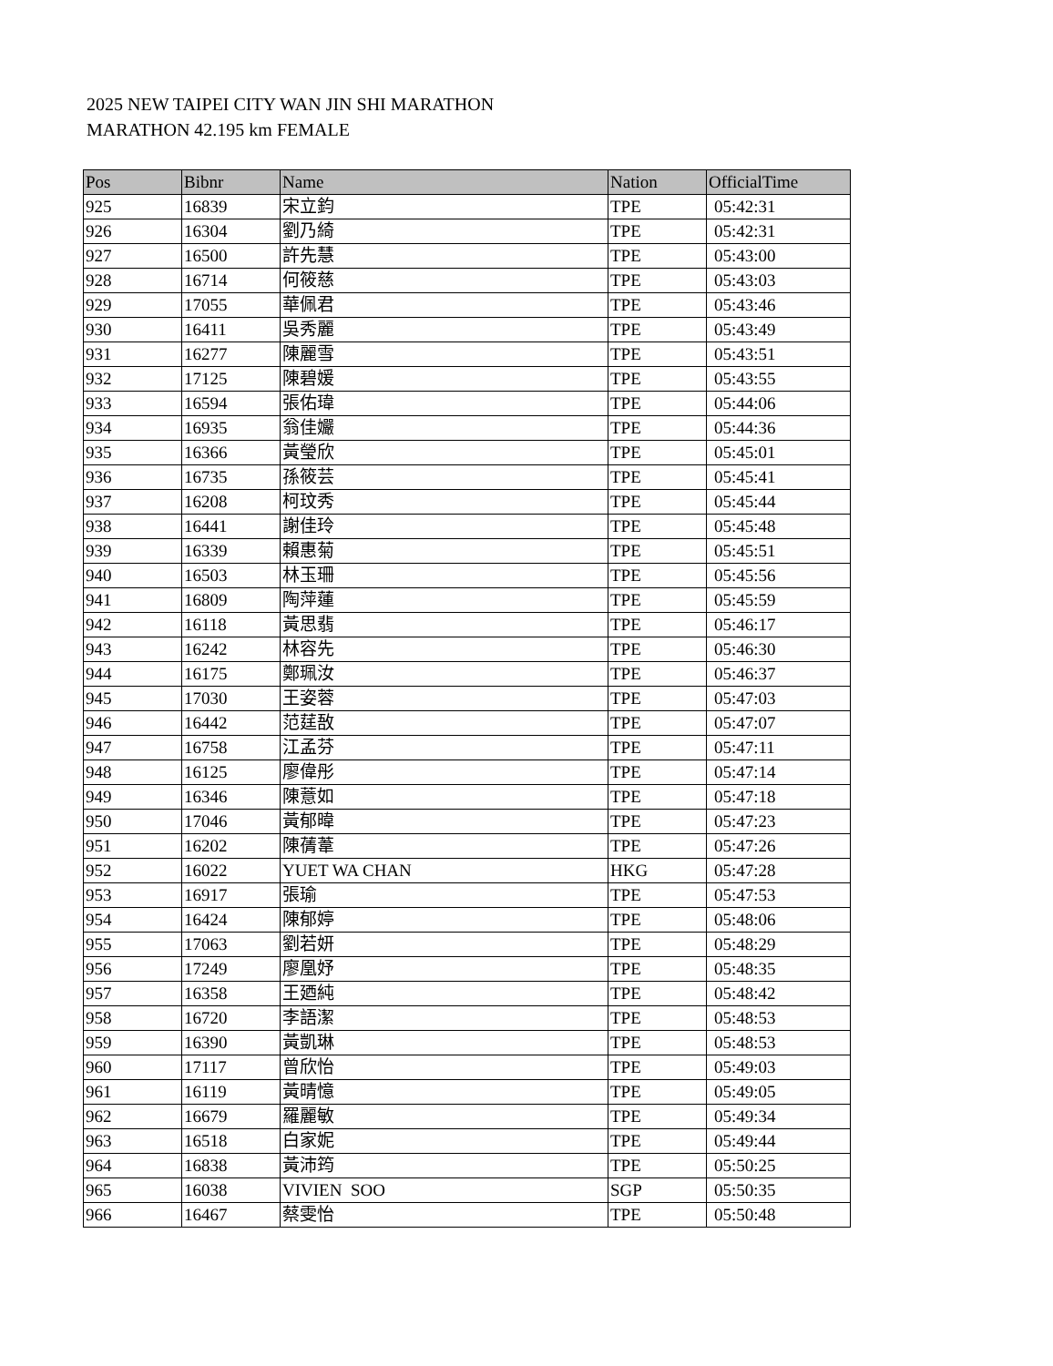2025 NEW TAIPEI CITY WAN JIN SHI MARATHON
MARATHON 42.195 km FEMALE
| Pos | Bibnr | Name | Nation | OfficialTime |
| --- | --- | --- | --- | --- |
| 925 | 16839 | 宋立鈞 | TPE | 05:42:31 |
| 926 | 16304 | 劉乃綺 | TPE | 05:42:31 |
| 927 | 16500 | 許先慧 | TPE | 05:43:00 |
| 928 | 16714 | 何筱慈 | TPE | 05:43:03 |
| 929 | 17055 | 華佩君 | TPE | 05:43:46 |
| 930 | 16411 | 吳秀麗 | TPE | 05:43:49 |
| 931 | 16277 | 陳麗雪 | TPE | 05:43:51 |
| 932 | 17125 | 陳碧媛 | TPE | 05:43:55 |
| 933 | 16594 | 張佑瑋 | TPE | 05:44:06 |
| 934 | 16935 | 翁佳孍 | TPE | 05:44:36 |
| 935 | 16366 | 黃瑩欣 | TPE | 05:45:01 |
| 936 | 16735 | 孫筱芸 | TPE | 05:45:41 |
| 937 | 16208 | 柯玟秀 | TPE | 05:45:44 |
| 938 | 16441 | 謝佳玲 | TPE | 05:45:48 |
| 939 | 16339 | 賴惠菊 | TPE | 05:45:51 |
| 940 | 16503 | 林玉珊 | TPE | 05:45:56 |
| 941 | 16809 | 陶萍蓮 | TPE | 05:45:59 |
| 942 | 16118 | 黃思翡 | TPE | 05:46:17 |
| 943 | 16242 | 林容先 | TPE | 05:46:30 |
| 944 | 16175 | 鄭珮汝 | TPE | 05:46:37 |
| 945 | 17030 | 王姿蓉 | TPE | 05:47:03 |
| 946 | 16442 | 范莛敔 | TPE | 05:47:07 |
| 947 | 16758 | 江孟芬 | TPE | 05:47:11 |
| 948 | 16125 | 廖偉彤 | TPE | 05:47:14 |
| 949 | 16346 | 陳薏如 | TPE | 05:47:18 |
| 950 | 17046 | 黃郁暐 | TPE | 05:47:23 |
| 951 | 16202 | 陳蒨葦 | TPE | 05:47:26 |
| 952 | 16022 | YUET WA CHAN | HKG | 05:47:28 |
| 953 | 16917 | 張瑜 | TPE | 05:47:53 |
| 954 | 16424 | 陳郁婷 | TPE | 05:48:06 |
| 955 | 17063 | 劉若妍 | TPE | 05:48:29 |
| 956 | 17249 | 廖凰妤 | TPE | 05:48:35 |
| 957 | 16358 | 王廼純 | TPE | 05:48:42 |
| 958 | 16720 | 李語潔 | TPE | 05:48:53 |
| 959 | 16390 | 黃凱琳 | TPE | 05:48:53 |
| 960 | 17117 | 曾欣怡 | TPE | 05:49:03 |
| 961 | 16119 | 黃晴憶 | TPE | 05:49:05 |
| 962 | 16679 | 羅麗敏 | TPE | 05:49:34 |
| 963 | 16518 | 白家妮 | TPE | 05:49:44 |
| 964 | 16838 | 黃沛筠 | TPE | 05:50:25 |
| 965 | 16038 | VIVIEN SOO | SGP | 05:50:35 |
| 966 | 16467 | 蔡雯怡 | TPE | 05:50:48 |